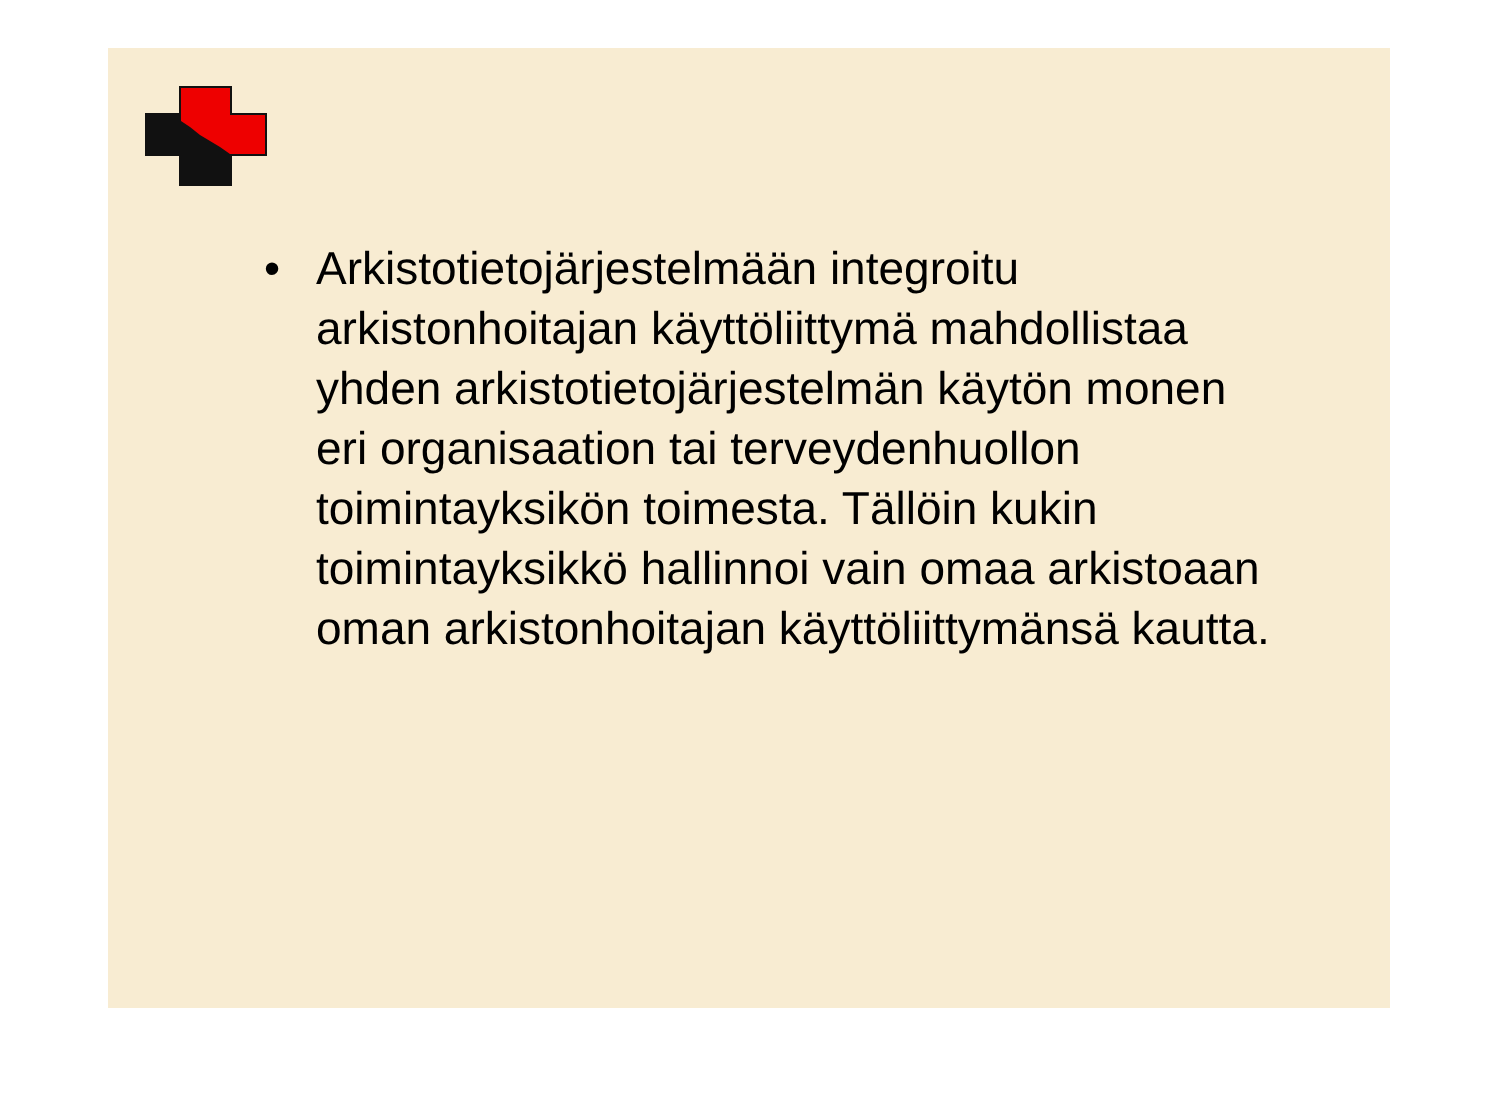• Arkistotietojärjestelmään integroitu arkistonhoitajan käyttöliittymä mahdollistaa yhden arkistotietojärjestelmän käytön monen eri organisaation tai terveydenhuollon toimintayksikön toimesta. Tällöin kukin toimintayksikkö hallinnoi vain omaa arkistoaan oman arkistonhoitajan käyttöliittymänsä kautta.